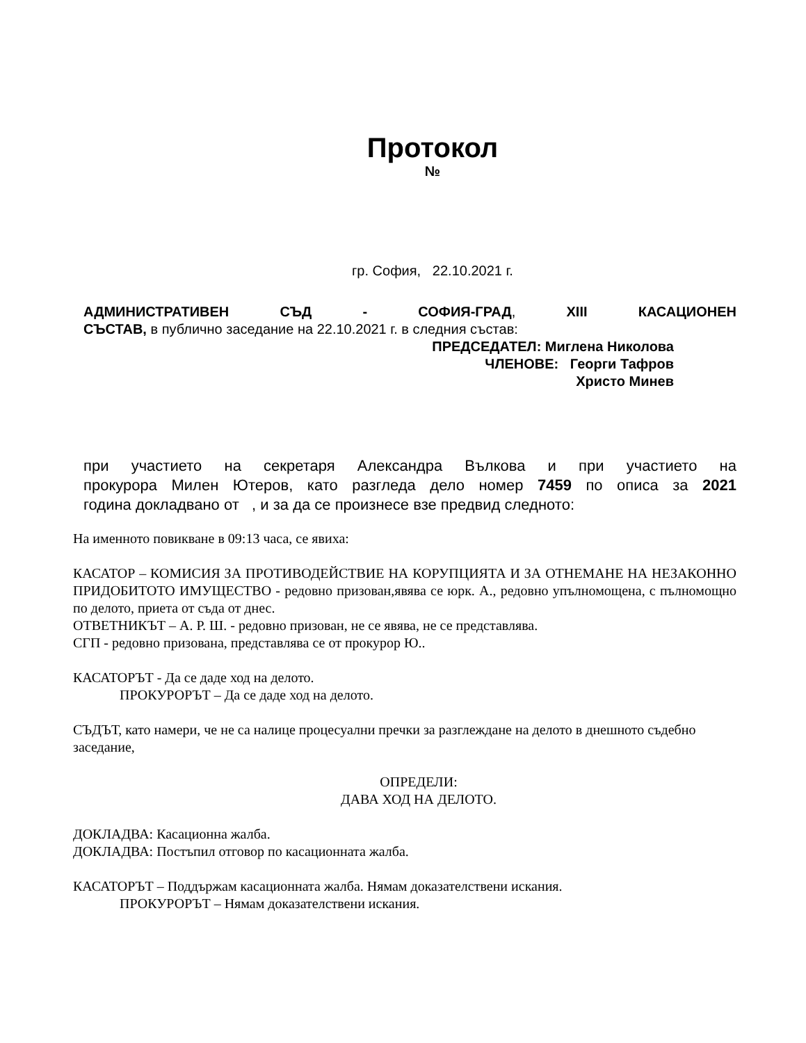Протокол
№
гр. София, 22.10.2021 г.
АДМИНИСТРАТИВЕН СЪД - СОФИЯ-ГРАД, XIII КАСАЦИОНЕН
СЪСТАВ, в публично заседание на 22.10.2021 г. в следния състав:
ПРЕДСЕДАТЕЛ: Миглена Николова
ЧЛЕНОВЕ: Георги Тафров
Христо Минев
при участието на секретаря Александра Вълкова и при участието на
прокурора Милен Ютеров, като разгледа дело номер 7459 по описа за 2021
година докладвано от , и за да се произнесе взе предвид следното:
На именното повикване в 09:13 часа, се явиха:
КАСАТОР – КОМИСИЯ ЗА ПРОТИВОДЕЙСТВИЕ НА КОРУПЦИЯТА И ЗА ОТНЕМАНЕ НА НЕЗАКОННО ПРИДОБИТОТО ИМУЩЕСТВО - редовно призован,явява се юрк. А., редовно упълномощена, с пълномощно по делото, приета от съда от днес.
ОТВЕТНИКЪТ – А. Р. Ш. - редовно призован, не се явява, не се представлява.
СГП - редовно призована, представлява се от прокурор Ю..
КАСАТОРЪТ - Да се даде ход на делото.
ПРОКУРОРЪТ – Да се даде ход на делото.
СЪДЪТ, като намери, че не са налице процесуални пречки за разглеждане на делото в днешното съдебно заседание,
ОПРЕДЕЛИ:
ДАВА ХОД НА ДЕЛОТО.
ДОКЛАДВА: Касационна жалба.
ДОКЛАДВА: Постъпил отговор по касационната жалба.
КАСАТОРЪТ – Поддържам касационната жалба. Нямам доказателствени искания.
ПРОКУРОРЪТ – Нямам доказателствени искания.